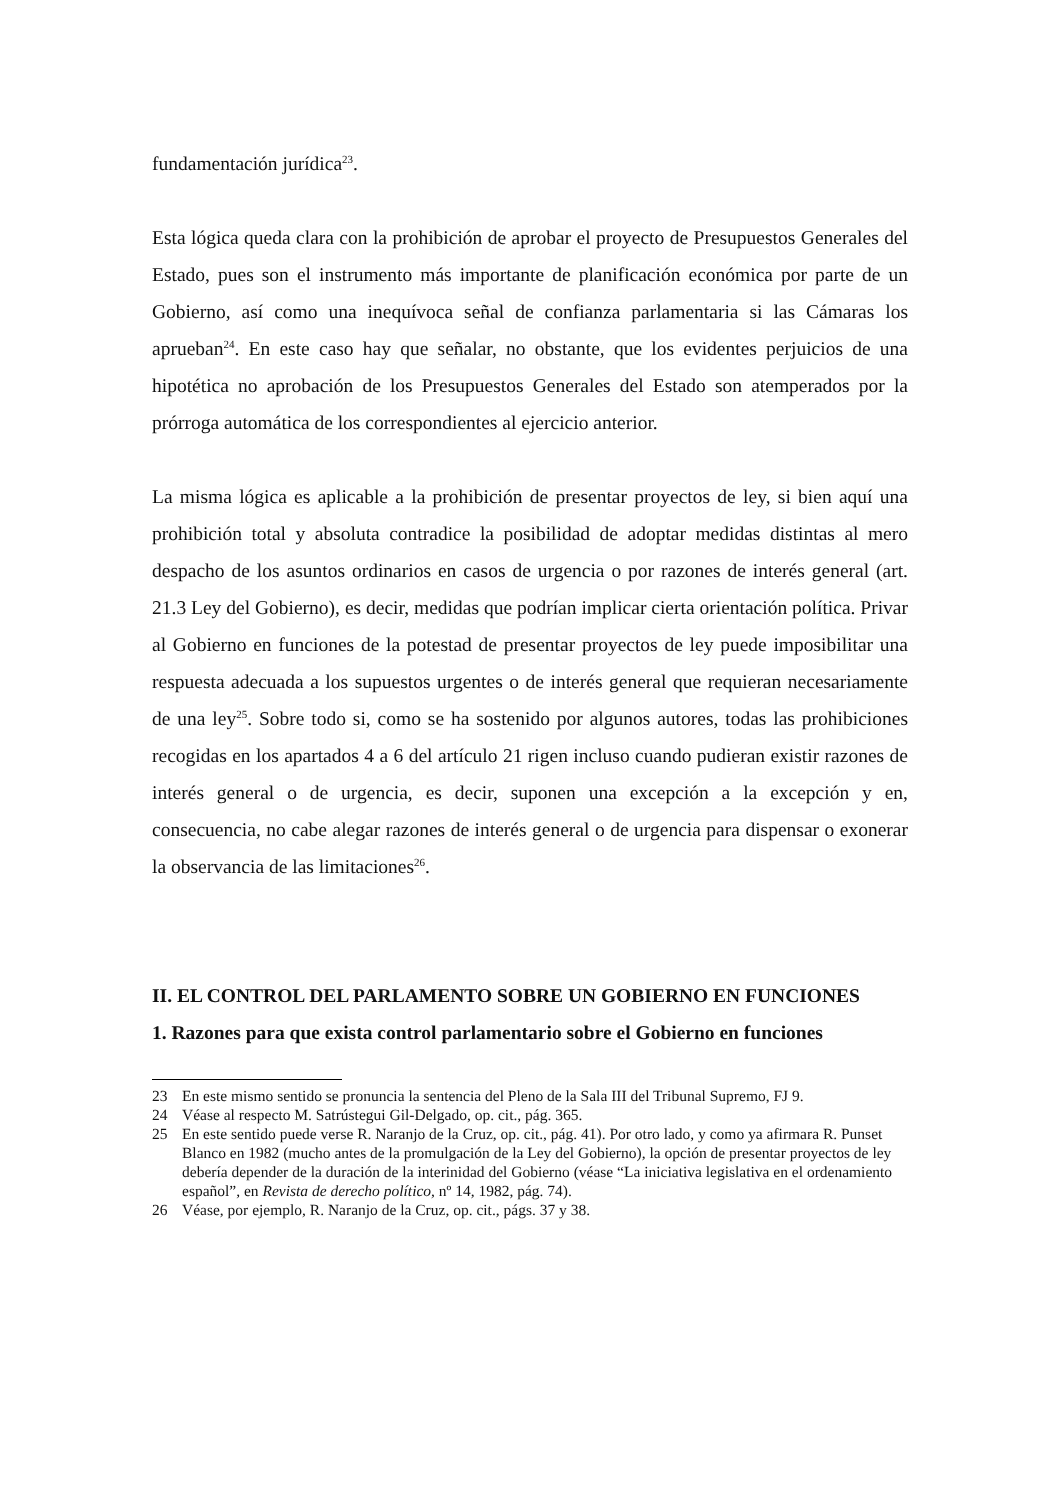fundamentación jurídica<sup>23</sup>.
Esta lógica queda clara con la prohibición de aprobar el proyecto de Presupuestos Generales del Estado, pues son el instrumento más importante de planificación económica por parte de un Gobierno, así como una inequívoca señal de confianza parlamentaria si las Cámaras los aprueban<sup>24</sup>. En este caso hay que señalar, no obstante, que los evidentes perjuicios de una hipotética no aprobación de los Presupuestos Generales del Estado son atemperados por la prórroga automática de los correspondientes al ejercicio anterior.
La misma lógica es aplicable a la prohibición de presentar proyectos de ley, si bien aquí una prohibición total y absoluta contradice la posibilidad de adoptar medidas distintas al mero despacho de los asuntos ordinarios en casos de urgencia o por razones de interés general (art. 21.3 Ley del Gobierno), es decir, medidas que podrían implicar cierta orientación política. Privar al Gobierno en funciones de la potestad de presentar proyectos de ley puede imposibilitar una respuesta adecuada a los supuestos urgentes o de interés general que requieran necesariamente de una ley<sup>25</sup>. Sobre todo si, como se ha sostenido por algunos autores, todas las prohibiciones recogidas en los apartados 4 a 6 del artículo 21 rigen incluso cuando pudieran existir razones de interés general o de urgencia, es decir, suponen una excepción a la excepción y en, consecuencia, no cabe alegar razones de interés general o de urgencia para dispensar o exonerar la observancia de las limitaciones<sup>26</sup>.
II. EL CONTROL DEL PARLAMENTO SOBRE UN GOBIERNO EN FUNCIONES
1. Razones para que exista control parlamentario sobre el Gobierno en funciones
23 En este mismo sentido se pronuncia la sentencia del Pleno de la Sala III del Tribunal Supremo, FJ 9.
24 Véase al respecto M. Satrústegui Gil-Delgado, op. cit., pág. 365.
25 En este sentido puede verse R. Naranjo de la Cruz, op. cit., pág. 41). Por otro lado, y como ya afirmara R. Punset Blanco en 1982 (mucho antes de la promulgación de la Ley del Gobierno), la opción de presentar proyectos de ley debería depender de la duración de la interinidad del Gobierno (véase “La iniciativa legislativa en el ordenamiento español”, en Revista de derecho político, nº 14, 1982, pág. 74).
26 Véase, por ejemplo, R. Naranjo de la Cruz, op. cit., págs. 37 y 38.